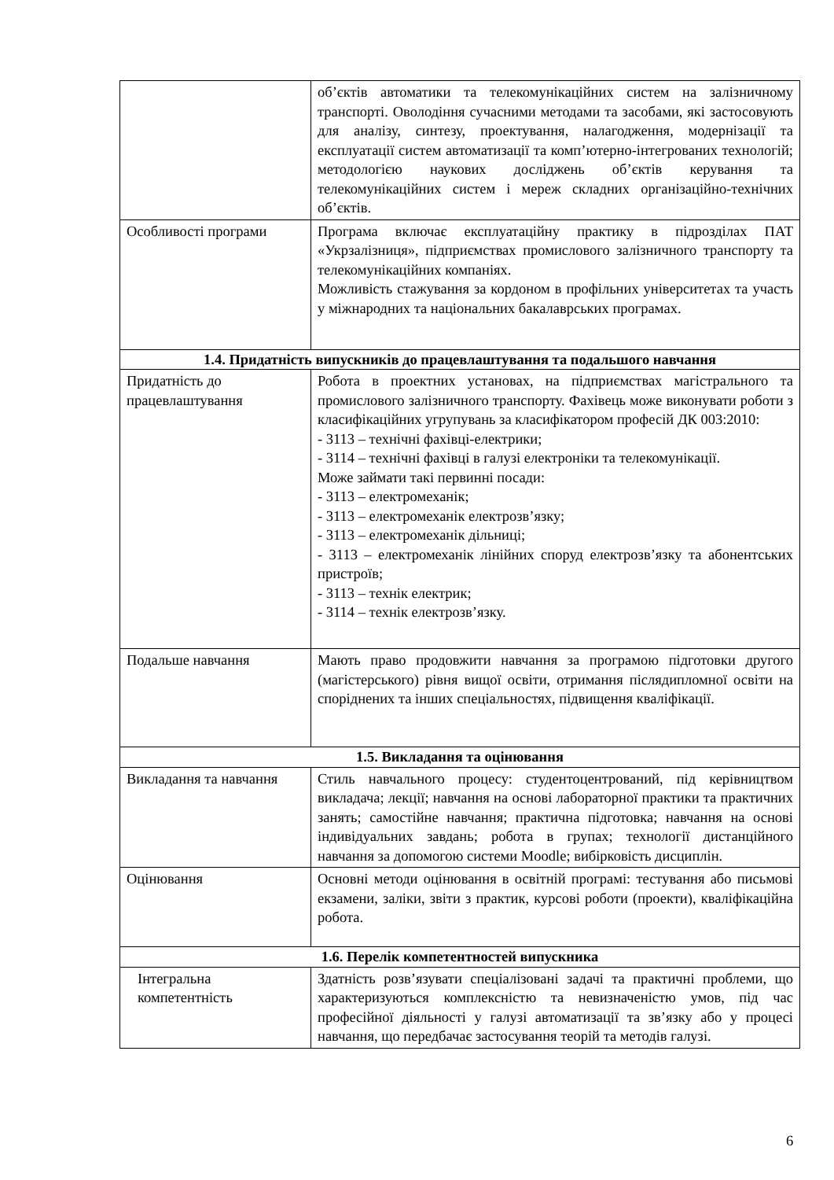| | об’єктів автоматики та телекомунікаційних систем на залізничному транспорті. Оволодіння сучасними методами та засобами, які застосовують для аналізу, синтезу, проектування, налагодження, модернізації та експлуатації систем автоматизації та комп’ютерно-інтегрованих технологій; методологією наукових досліджень об’єктів керування та телекомунікаційних систем і мереж складних організаційно-технічних об’єктів. |
| Особливості програми | Програма включає експлуатаційну практику в підрозділах ПАТ «Укрзалізниця», підприємствах промислового залізничного транспорту та телекомунікаційних компаніях. Можливість стажування за кордоном в профільних університетах та участь у міжнародних та національних бакалаврських програмах. |
| 1.4. Придатність випускників до працевлаштування та подальшого навчання | |
| Придатність до працевлаштування | Робота в проектних установах, на підприємствах магістрального та промислового залізничного транспорту. Фахівець може виконувати роботи з класифікаційних угрупувань за класифікатором професій ДК 003:2010: - 3113 – технічні фахівці-електрики; - 3114 – технічні фахівці в галузі електроніки та телекомунікації. Може займати такі первинні посади: - 3113 – електромеханік; - 3113 – електромеханік електрозв’язку; - 3113 – електромеханік дільниці; - 3113 – електромеханік лінійних споруд електрозв’язку та абонентських пристроїв; - 3113 – технік електрик; - 3114 – технік електрозв’язку. |
| Подальше навчання | Мають право продовжити навчання за програмою підготовки другого (магістерського) рівня вищої освіти, отримання післядипломної освіти на споріднених та інших спеціальностях, підвищення кваліфікації. |
| 1.5. Викладання та оцінювання | |
| Викладання та навчання | Стиль навчального процесу: студентоцентрований, під керівництвом викладача; лекції; навчання на основі лабораторної практики та практичних занять; самостійне навчання; практична підготовка; навчання на основі індивідуальних завдань; робота в групах; технології дистанційного навчання за допомогою системи Moodle; вибірковість дисциплін. |
| Оцінювання | Основні методи оцінювання в освітній програмі: тестування або письмові екзамени, заліки, звіти з практик, курсові роботи (проекти), кваліфікаційна робота. |
| 1.6. Перелік компетентностей випускника | |
| Інтегральна компетентність | Здатність розв’язувати спеціалізовані задачі та практичні проблеми, що характеризуються комплексністю та невизначеністю умов, під час професійної діяльності у галузі автоматизації та зв’язку або у процесі навчання, що передбачає застосування теорій та методів галузі. |
6